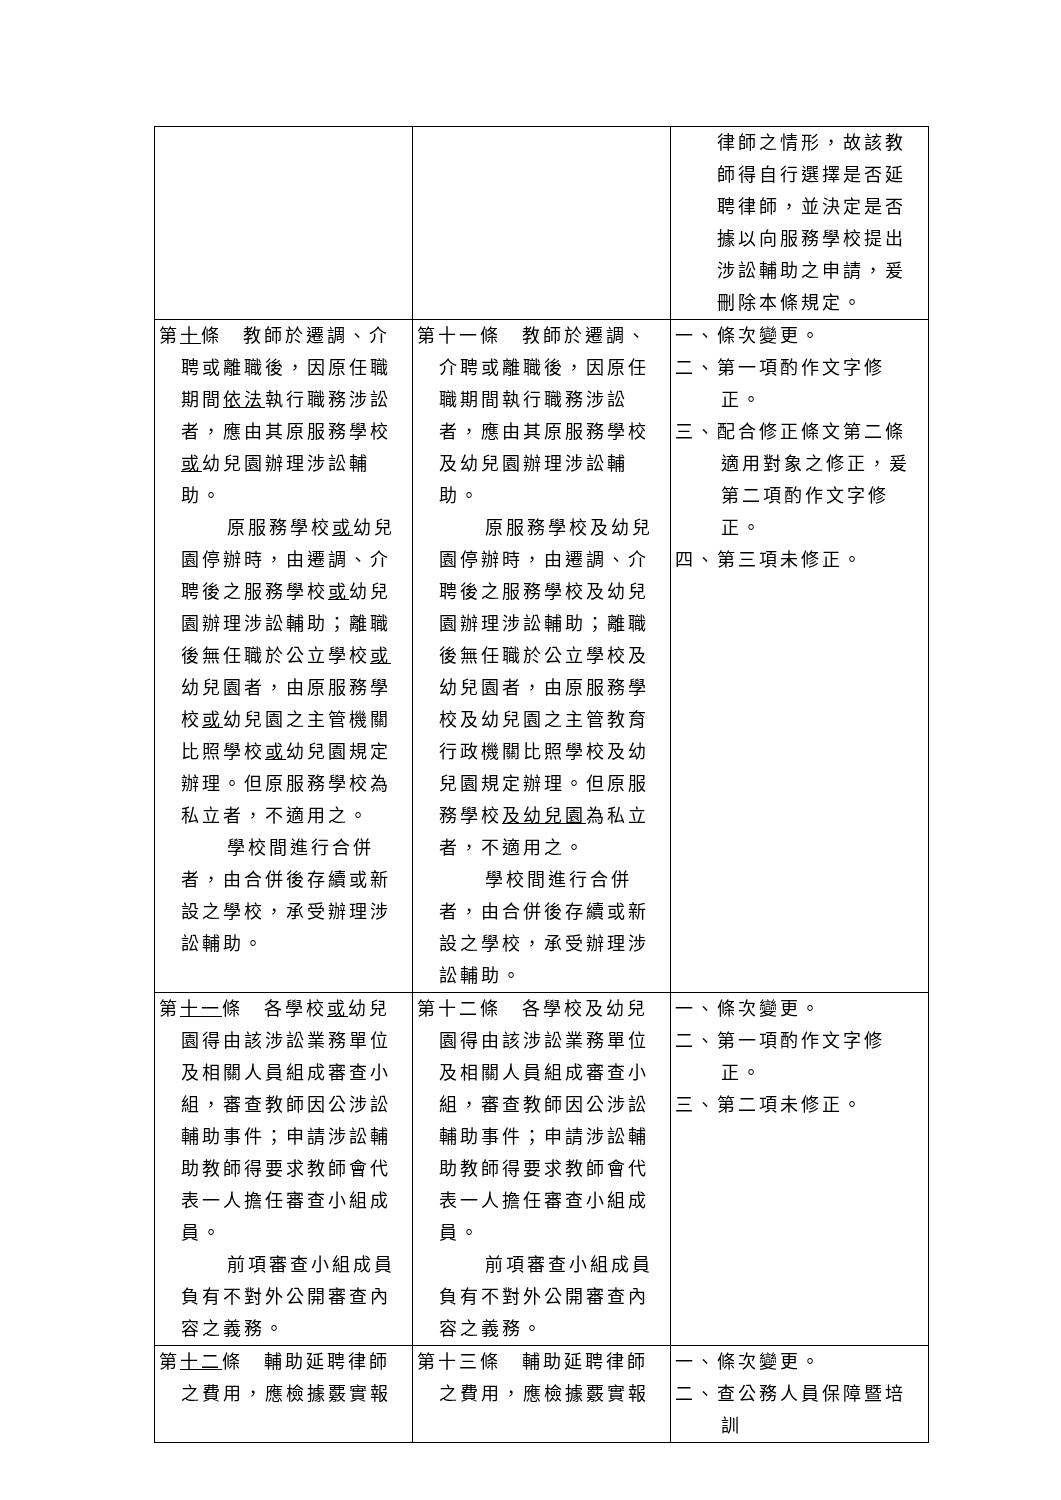| | | 律師之情形，故該教師得自行選擇是否延聘律師，並決定是否據以向服務學校提出涉訟輔助之申請，爰刪除本條規定。 |
| 第 十 條 教師於遷調、介聘或離職後，因原任職期間 依法 執行職務涉訟者，應由其原服務學校 或 幼兒園辦理涉訟輔助。 原服務學校 或 幼兒園停辦時，由遷調、介聘後之服務學校 或 幼兒園辦理涉訟輔助；離職後無任職於公立學校 或 幼兒園者，由原服務學校 或 幼兒園之主管機關比照學校 或 幼兒園規定辦理。但原服務學校為私立者，不適用之。 學校間進行合併者，由合併後存續或新設之學校，承受辦理涉訟輔助。 | 第十一條 教師於遷調、介聘或離職後，因原任職期間執行職務涉訟者，應由其原服務學校及幼兒園辦理涉訟輔助。 原服務學校及幼兒園停辦時，由遷調、介聘後之服務學校及幼兒園辦理涉訟輔助；離職後無任職於公立學校及幼兒園者，由原服務學校及幼兒園之主管教育行政機關比照學校及幼兒園規定辦理。但原服務學校 及幼兒園 為私立者，不適用之。 學校間進行合併者，由合併後存續或新設之學校，承受辦理涉訟輔助。 | 一、條次變更。 二、第一項酌作文字修正。 三、配合修正條文第二條適用對象之修正，爰第二項酌作文字修正。 四、第三項未修正。 |
| 第 十一 條 各學校 或 幼兒園得由該涉訟業務單位及相關人員組成審查小組，審查教師因公涉訟輔助事件；申請涉訟輔助教師得要求教師會代表一人擔任審查小組成員。 前項審查小組成員負有不對外公開審查內容之義務。 | 第十二條 各學校及幼兒園得由該涉訟業務單位及相關人員組成審查小組，審查教師因公涉訟輔助事件；申請涉訟輔助教師得要求教師會代表一人擔任審查小組成員。 前項審查小組成員負有不對外公開審查內容之義務。 | 一、條次變更。 二、第一項酌作文字修正。 三、第二項未修正。 |
| 第 十二 條 輔助延聘律師之費用，應檢據覈實報 | 第十三條 輔助延聘律師之費用，應檢據覈實報 | 一、條次變更。 二、查公務人員保障暨培訓 |